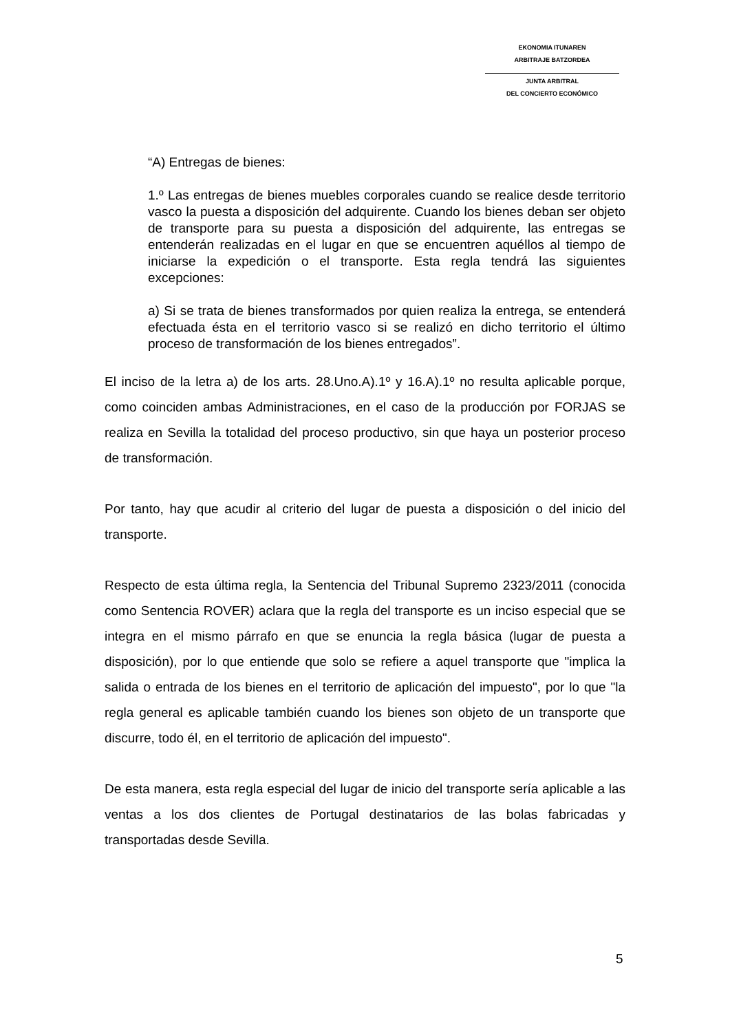EKONOMIA ITUNAREN
ARBITRAJE BATZORDEA
JUNTA ARBITRAL
DEL CONCIERTO ECONÓMICO
“A) Entregas de bienes:
1.º Las entregas de bienes muebles corporales cuando se realice desde territorio vasco la puesta a disposición del adquirente. Cuando los bienes deban ser objeto de transporte para su puesta a disposición del adquirente, las entregas se entenderán realizadas en el lugar en que se encuentren aquéllos al tiempo de iniciarse la expedición o el transporte. Esta regla tendrá las siguientes excepciones:
a) Si se trata de bienes transformados por quien realiza la entrega, se entenderá efectuada ésta en el territorio vasco si se realizó en dicho territorio el último proceso de transformación de los bienes entregados”.
El inciso de la letra a) de los arts. 28.Uno.A).1º y 16.A).1º no resulta aplicable porque, como coinciden ambas Administraciones, en el caso de la producción por FORJAS se realiza en Sevilla la totalidad del proceso productivo, sin que haya un posterior proceso de transformación.
Por tanto, hay que acudir al criterio del lugar de puesta a disposición o del inicio del transporte.
Respecto de esta última regla, la Sentencia del Tribunal Supremo 2323/2011 (conocida como Sentencia ROVER) aclara que la regla del transporte es un inciso especial que se integra en el mismo párrafo en que se enuncia la regla básica (lugar de puesta a disposición), por lo que entiende que solo se refiere a aquel transporte que "implica la salida o entrada de los bienes en el territorio de aplicación del impuesto", por lo que "la regla general es aplicable también cuando los bienes son objeto de un transporte que discurre, todo él, en el territorio de aplicación del impuesto".
De esta manera, esta regla especial del lugar de inicio del transporte sería aplicable a las ventas a los dos clientes de Portugal destinatarios de las bolas fabricadas y transportadas desde Sevilla.
5